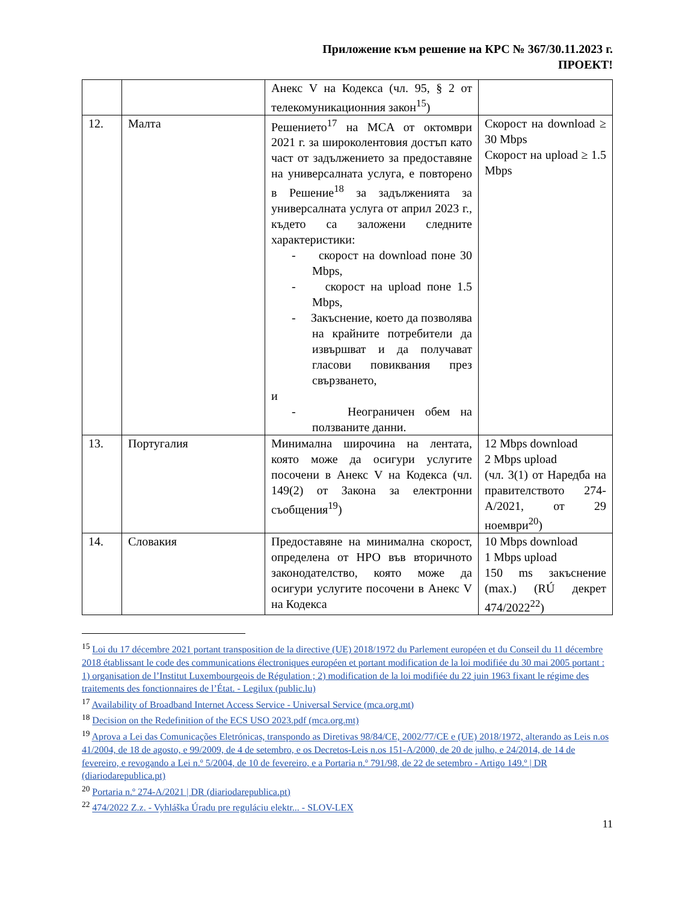Приложение към решение на КРС № 367/30.11.2023 г.
ПРОЕКТ!
| | | Анекс V на Кодекса (чл. 95, § 2 от телекомуникационния закон<sup>15</sup>) | |
| 12. | Малта | Решението<sup>17</sup> на MCA от октомври 2021 г. за широколентовия достъп като част от задължението за предоставяне на универсалната услуга, е повторено в Решение<sup>18</sup> за задълженията за универсалната услуга от април 2023 г., където са заложени следните характеристики: - скорост на download поне 30 Mbps, - скорост на upload поне 1.5 Mbps, - Закъснение, което да позволява на крайните потребители да извършват и да получават гласови повиквания през свързването, и - Неограничен обем на ползваните данни. | Скорост на download ≥ 30 Mbps Скорост на upload ≥ 1.5 Mbps |
| 13. | Португалия | Минимална широчина на лентата, която може да осигури услугите посочени в Анекс V на Кодекса (чл. 149(2) от Закона за електронни съобщения<sup>19</sup>) | 12 Mbps download 2 Mbps upload (чл. 3(1) от Наредба на правителството 274-A/2021, от 29 ноември<sup>20</sup>) |
| 14. | Словакия | Предоставяне на минимална скорост, определена от НРО във вторичното законодателство, която може да осигури услугите посочени в Анекс V на Кодекса | 10 Mbps download 1 Mbps upload 150 ms закъснение (max.) (RÚ декрет 474/2022<sup>22</sup>) |
<sup>15</sup> Loi du 17 décembre 2021 portant transposition de la directive (UE) 2018/1972 du Parlement européen et du Conseil du 11 décembre 2018 établissant le code des communications électroniques européen et portant modification de la loi modifiée du 30 mai 2005 portant : 1) organisation de l’Institut Luxembourgeois de Régulation ; 2) modification de la loi modifiée du 22 juin 1963 fixant le régime des traitements des fonctionnaires de l’État. - Legilux (public.lu)
<sup>17</sup> Availability of Broadband Internet Access Service - Universal Service (mca.org.mt)
<sup>18</sup> Decision on the Redefinition of the ECS USO 2023.pdf (mca.org.mt)
<sup>19</sup> Aprova a Lei das Comunicações Eletrónicas, transpondo as Diretivas 98/84/CE, 2002/77/CE e (UE) 2018/1972, alterando as Leis n.os 41/2004, de 18 de agosto, e 99/2009, de 4 de setembro, e os Decretos-Leis n.os 151-A/2000, de 20 de julho, e 24/2014, de 14 de fevereiro, e revogando a Lei n.º 5/2004, de 10 de fevereiro, e a Portaria n.º 791/98, de 22 de setembro - Artigo 149.º | DR (diariodarepublica.pt)
<sup>20</sup> Portaria n.º 274-A/2021 | DR (diariodarepublica.pt)
<sup>22</sup> 474/2022 Z.z. - Vyhláška Úradu pre reguláciu elektr... - SLOV-LEX
11